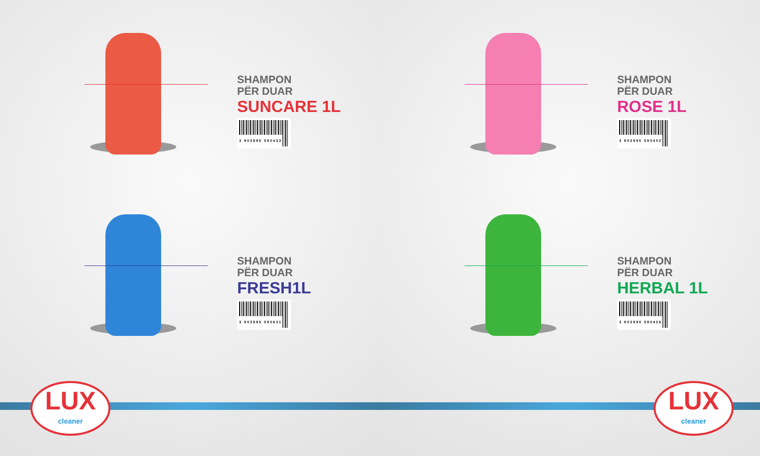SHAMPON
PËR DUAR
SUNCARE 1L
3 903995 590433
SHAMPON
PËR DUAR
ROSE 1L
3 903995 590402
SHAMPON
PËR DUAR
FRESH1L
3 903995 590631
SHAMPON
PËR DUAR
HERBAL 1L
3 903995 590426
LUX
cleaner
LUX
cleaner